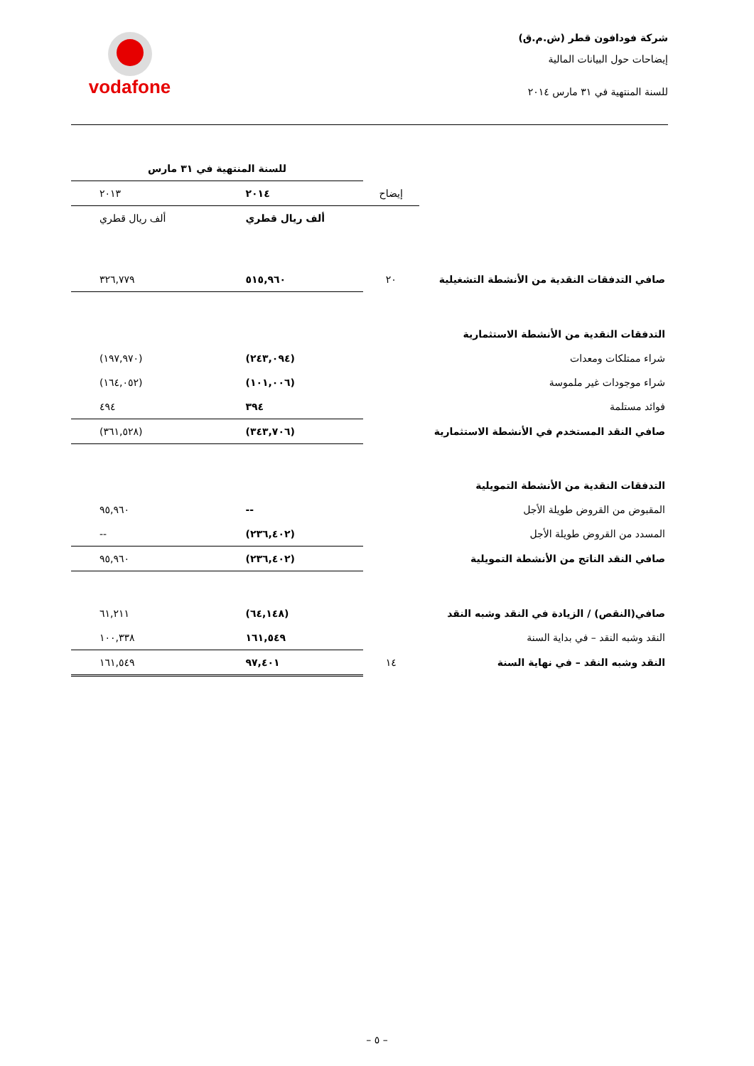شركة فودافون قطر (ش.م.ق)
إيضاحات حول البيانات المالية
للسنة المنتهية في ٣١ مارس ٢٠١٤
vodafone
| | | للسنة المنتهية في ٣١ مارس | |
| | إيضاح | ٢٠١٤ | ٢٠١٣ |
| | | ألف ريال قطري | ألف ريال قطري |
| صافي التدفقات النقدية من الأنشطة التشغيلية | ٢٠ | ٥١٥,٩٦٠ | ٣٢٦,٧٧٩ |
| التدفقات النقدية من الأنشطة الاستثمارية | | | |
| شراء ممتلكات ومعدات | | (٢٤٣,٠٩٤) | (١٩٧,٩٧٠) |
| شراء موجودات غير ملموسة | | (١٠١,٠٠٦) | (١٦٤,٠٥٢) |
| فوائد مستلمة | | ٣٩٤ | ٤٩٤ |
| صافي النقد المستخدم في الأنشطة الاستثمارية | | (٣٤٣,٧٠٦) | (٣٦١,٥٢٨) |
| التدفقات النقدية من الأنشطة التمويلية | | | |
| المقبوض من القروض طويلة الأجل | | -- | ٩٥,٩٦٠ |
| المسدد من القروض طويلة الأجل | | (٢٣٦,٤٠٢) | -- |
| صافي النقد الناتج من الأنشطة التمويلية | | (٢٣٦,٤٠٢) | ٩٥,٩٦٠ |
| صافي(النقص) / الزيادة في النقد وشبه النقد | | (٦٤,١٤٨) | ٦١,٢١١ |
| النقد وشبه النقد – في بداية السنة | | ١٦١,٥٤٩ | ١٠٠,٣٣٨ |
| النقد وشبه النقد – في نهاية السنة | ١٤ | ٩٧,٤٠١ | ١٦١,٥٤٩ |
– ٥ –